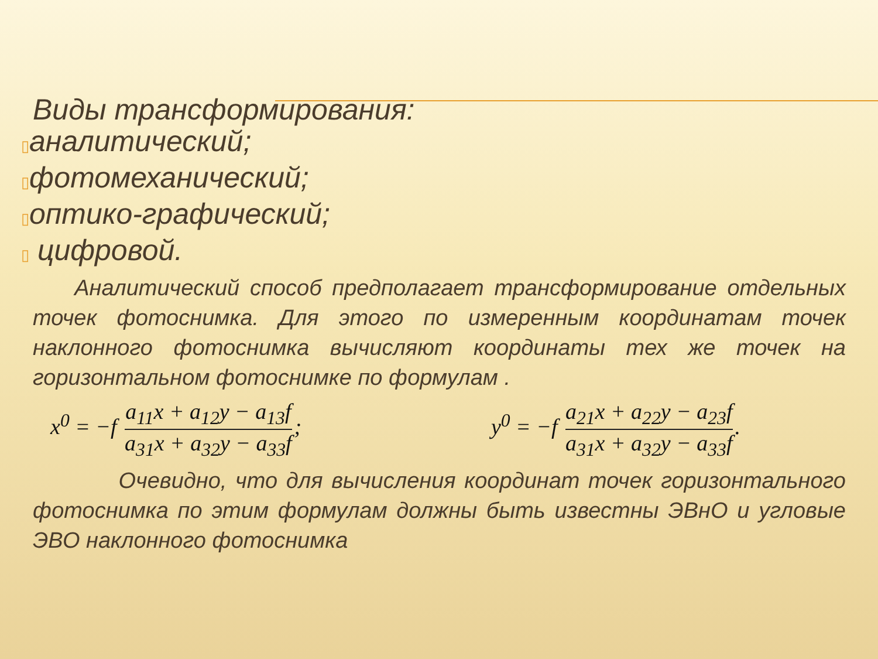Виды трансформирования:
▯аналитический;
▯фотомеханический;
▯оптико-графический;
▯ цифровой.
Аналитический способ предполагает трансформирование отдельных точек фотоснимка. Для этого по измеренным координатам точек наклонного фотоснимка вычисляют координаты тех же точек на горизонтальном фотоснимке по формулам .
x<sup>0</sup> = −f a<sub>11</sub>x + a<sub>12</sub>y − a<sub>13</sub>f a<sub>31</sub>x + a<sub>32</sub>y − a<sub>33</sub>f;
y<sup>0</sup> = −f a<sub>21</sub>x + a<sub>22</sub>y − a<sub>23</sub>f a<sub>31</sub>x + a<sub>32</sub>y − a<sub>33</sub>f.
Очевидно, что для вычисления координат точек горизонтального фотоснимка по этим формулам должны быть известны ЭВнО и угловые ЭВО наклонного фотоснимка